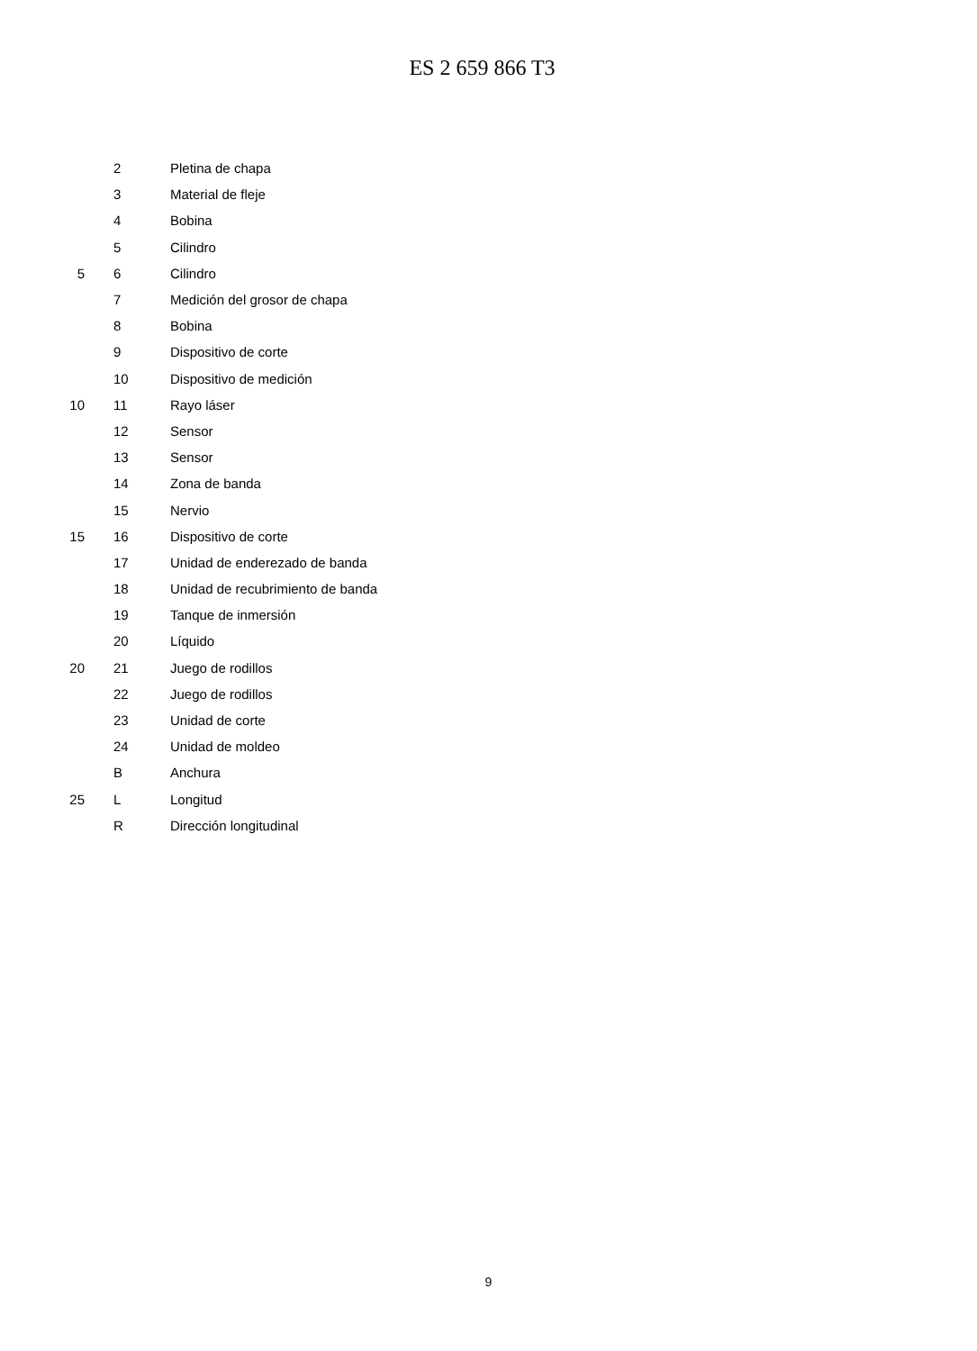ES 2 659 866 T3
| | 2 | Pletina de chapa |
| | 3 | Material de fleje |
| | 4 | Bobina |
| | 5 | Cilindro |
| 5 | 6 | Cilindro |
| | 7 | Medición del grosor de chapa |
| | 8 | Bobina |
| | 9 | Dispositivo de corte |
| | 10 | Dispositivo de medición |
| 10 | 11 | Rayo láser |
| | 12 | Sensor |
| | 13 | Sensor |
| | 14 | Zona de banda |
| | 15 | Nervio |
| 15 | 16 | Dispositivo de corte |
| | 17 | Unidad de enderezado de banda |
| | 18 | Unidad de recubrimiento de banda |
| | 19 | Tanque de inmersión |
| | 20 | Líquido |
| 20 | 21 | Juego de rodillos |
| | 22 | Juego de rodillos |
| | 23 | Unidad de corte |
| | 24 | Unidad de moldeo |
| | B | Anchura |
| 25 | L | Longitud |
| | R | Dirección longitudinal |
9